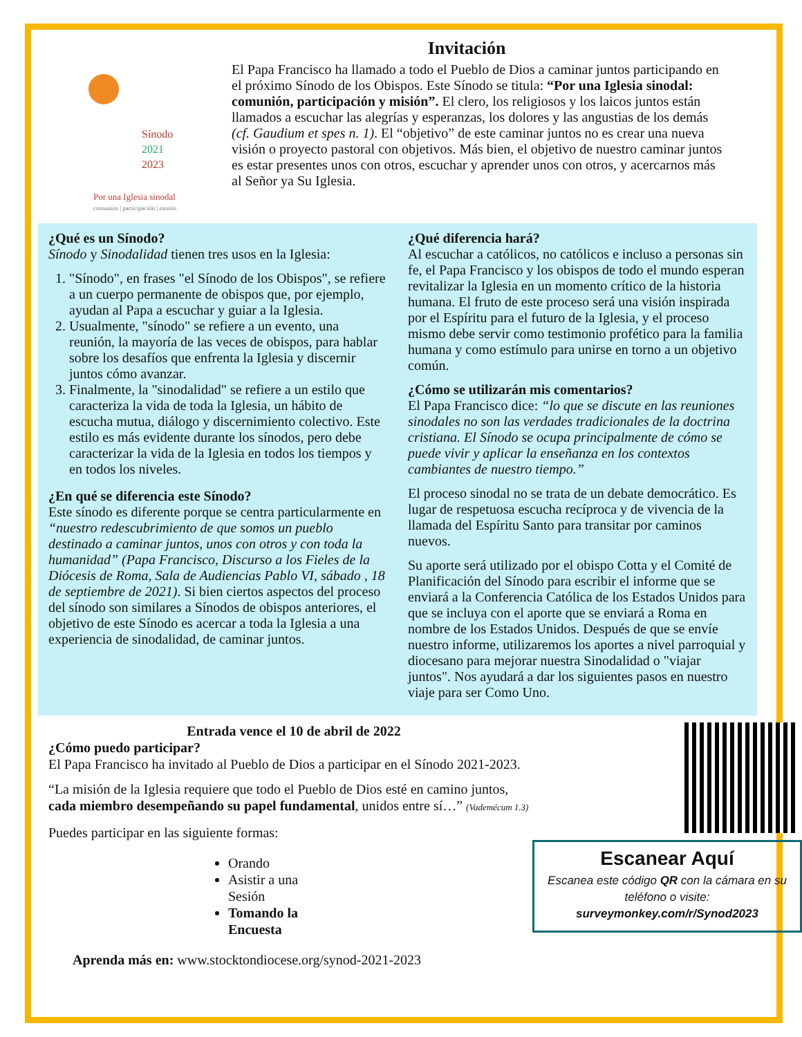Invitación
Sínodo
2021
2023
Por una Iglesia sinodal
comunión | participación | misión
El Papa Francisco ha llamado a todo el Pueblo de Dios a caminar juntos participando en el próximo Sínodo de los Obispos. Este Sínodo se titula: “Por una Iglesia sinodal: comunión, participación y misión”. El clero, los religiosos y los laicos juntos están llamados a escuchar las alegrías y esperanzas, los dolores y las angustias de los demás (cf. Gaudium et spes n. 1). El “objetivo” de este caminar juntos no es crear una nueva visión o proyecto pastoral con objetivos. Más bien, el objetivo de nuestro caminar juntos es estar presentes unos con otros, escuchar y aprender unos con otros, y acercarnos más al Señor ya Su Iglesia.
¿Qué es un Sínodo?
Sínodo y Sinodalidad tienen tres usos en la Iglesia:
1. "Sínodo", en frases "el Sínodo de los Obispos", se refiere a un cuerpo permanente de obispos que, por ejemplo, ayudan al Papa a escuchar y guiar a la Iglesia.
2. Usualmente, "sínodo" se refiere a un evento, una reunión, la mayoría de las veces de obispos, para hablar sobre los desafíos que enfrenta la Iglesia y discernir juntos cómo avanzar.
3. Finalmente, la "sinodalidad" se refiere a un estilo que caracteriza la vida de toda la Iglesia, un hábito de escucha mutua, diálogo y discernimiento colectivo. Este estilo es más evidente durante los sínodos, pero debe caracterizar la vida de la Iglesia en todos los tiempos y en todos los niveles.
¿En qué se diferencia este Sínodo?
Este sínodo es diferente porque se centra particularmente en “nuestro redescubrimiento de que somos un pueblo destinado a caminar juntos, unos con otros y con toda la humanidad” (Papa Francisco, Discurso a los Fieles de la Diócesis de Roma, Sala de Audiencias Pablo VI, sábado , 18 de septiembre de 2021). Si bien ciertos aspectos del proceso del sínodo son similares a Sínodos de obispos anteriores, el objetivo de este Sínodo es acercar a toda la Iglesia a una experiencia de sinodalidad, de caminar juntos.
¿Qué diferencia hará?
Al escuchar a católicos, no católicos e incluso a personas sin fe, el Papa Francisco y los obispos de todo el mundo esperan revitalizar la Iglesia en un momento crítico de la historia humana. El fruto de este proceso será una visión inspirada por el Espíritu para el futuro de la Iglesia, y el proceso mismo debe servir como testimonio profético para la familia humana y como estímulo para unirse en torno a un objetivo común.
¿Cómo se utilizarán mis comentarios?
El Papa Francisco dice: “lo que se discute en las reuniones sinodales no son las verdades tradicionales de la doctrina cristiana. El Sínodo se ocupa principalmente de cómo se puede vivir y aplicar la enseñanza en los contextos cambiantes de nuestro tiempo.”
El proceso sinodal no se trata de un debate democrático. Es lugar de respetuosa escucha recíproca y de vivencia de la llamada del Espíritu Santo para transitar por caminos nuevos.
Su aporte será utilizado por el obispo Cotta y el Comité de Planificación del Sínodo para escribir el informe que se enviará a la Conferencia Católica de los Estados Unidos para que se incluya con el aporte que se enviará a Roma en nombre de los Estados Unidos. Después de que se envíe nuestro informe, utilizaremos los aportes a nivel parroquial y diocesano para mejorar nuestra Sinodalidad o "viajar juntos". Nos ayudará a dar los siguientes pasos en nuestro viaje para ser Como Uno.
Entrada vence el 10 de abril de 2022
¿Cómo puedo participar?
El Papa Francisco ha invitado al Pueblo de Dios a participar en el Sínodo 2021-2023.
“La misión de la Iglesia requiere que todo el Pueblo de Dios esté en camino juntos, cada miembro desempeñando su papel fundamental, unidos entre sí…” (Vademécum 1.3)
Puedes participar en las siguiente formas:
Orando
Asistir a una Sesión
Tomando la Encuesta
Aprenda más en: www.stocktondiocese.org/synod-2021-2023
Escanear Aquí
Escanea este código QR con la cámara en su teléfono o visite:
surveymonkey.com/r/Synod2023